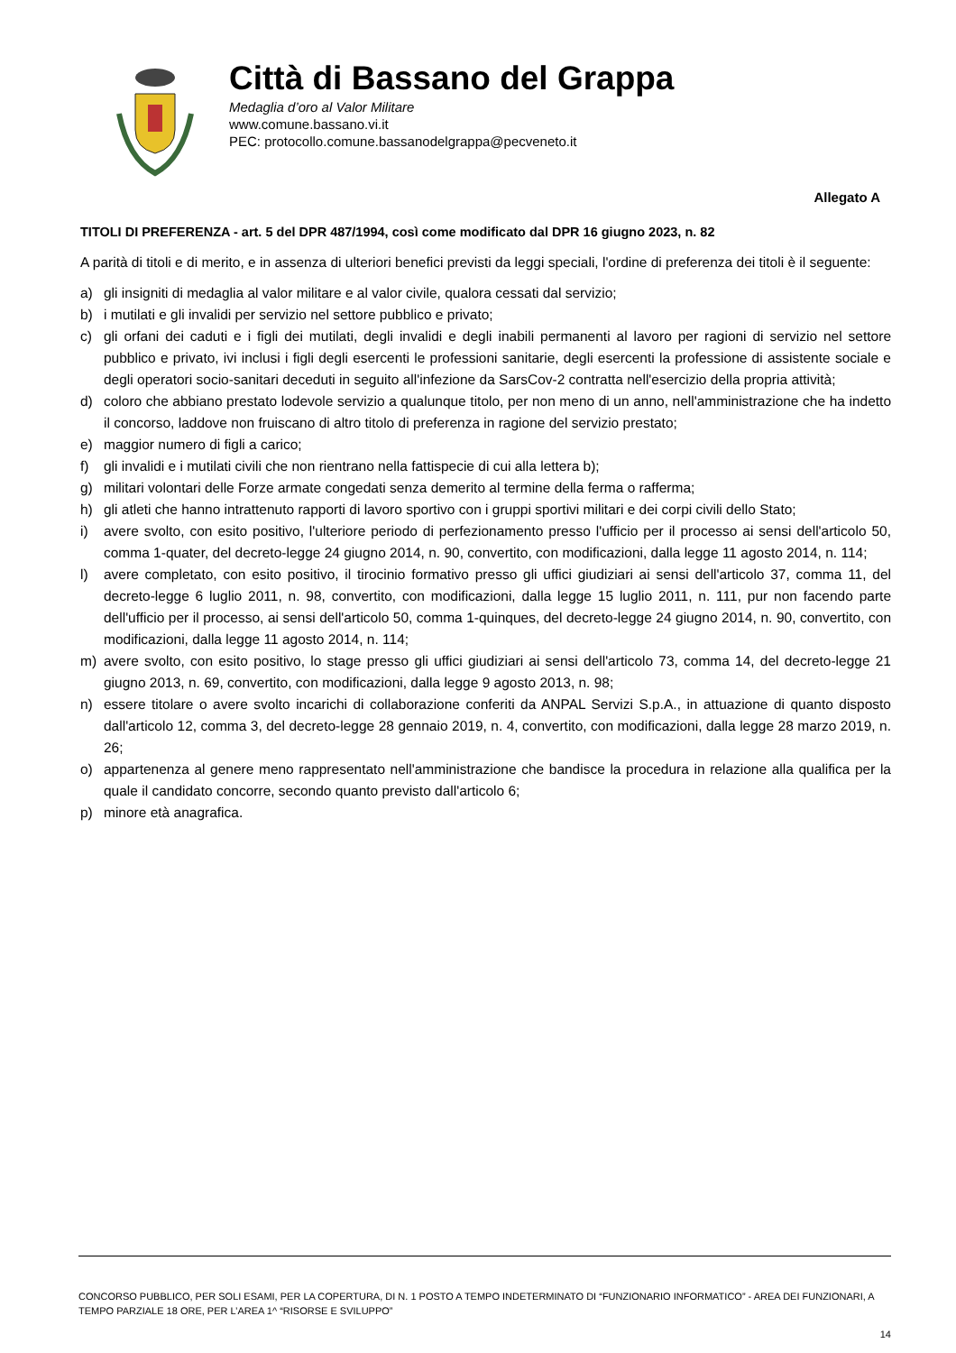Città di Bassano del Grappa
Medaglia d’oro al Valor Militare
www.comune.bassano.vi.it
PEC: protocollo.comune.bassanodelgrappa@pecveneto.it
Allegato A
TITOLI DI PREFERENZA - art. 5 del DPR 487/1994, così come modificato dal DPR 16 giugno 2023, n. 82
A parità di titoli e di merito, e in assenza di ulteriori benefici previsti da leggi speciali, l'ordine di preferenza dei titoli è il seguente:
a) gli insigniti di medaglia al valor militare e al valor civile, qualora cessati dal servizio;
b) i mutilati e gli invalidi per servizio nel settore pubblico e privato;
c) gli orfani dei caduti e i figli dei mutilati, degli invalidi e degli inabili permanenti al lavoro per ragioni di servizio nel settore pubblico e privato, ivi inclusi i figli degli esercenti le professioni sanitarie, degli esercenti la professione di assistente sociale e degli operatori socio-sanitari deceduti in seguito all'infezione da SarsCov-2 contratta nell'esercizio della propria attività;
d) coloro che abbiano prestato lodevole servizio a qualunque titolo, per non meno di un anno, nell'amministrazione che ha indetto il concorso, laddove non fruiscano di altro titolo di preferenza in ragione del servizio prestato;
e) maggior numero di figli a carico;
f) gli invalidi e i mutilati civili che non rientrano nella fattispecie di cui alla lettera b);
g) militari volontari delle Forze armate congedati senza demerito al termine della ferma o rafferma;
h) gli atleti che hanno intrattenuto rapporti di lavoro sportivo con i gruppi sportivi militari e dei corpi civili dello Stato;
i) avere svolto, con esito positivo, l'ulteriore periodo di perfezionamento presso l'ufficio per il processo ai sensi dell'articolo 50, comma 1-quater, del decreto-legge 24 giugno 2014, n. 90, convertito, con modificazioni, dalla legge 11 agosto 2014, n. 114;
l) avere completato, con esito positivo, il tirocinio formativo presso gli uffici giudiziari ai sensi dell'articolo 37, comma 11, del decreto-legge 6 luglio 2011, n. 98, convertito, con modificazioni, dalla legge 15 luglio 2011, n. 111, pur non facendo parte dell'ufficio per il processo, ai sensi dell'articolo 50, comma 1-quinques, del decreto-legge 24 giugno 2014, n. 90, convertito, con modificazioni, dalla legge 11 agosto 2014, n. 114;
m) avere svolto, con esito positivo, lo stage presso gli uffici giudiziari ai sensi dell'articolo 73, comma 14, del decreto-legge 21 giugno 2013, n. 69, convertito, con modificazioni, dalla legge 9 agosto 2013, n. 98;
n) essere titolare o avere svolto incarichi di collaborazione conferiti da ANPAL Servizi S.p.A., in attuazione di quanto disposto dall'articolo 12, comma 3, del decreto-legge 28 gennaio 2019, n. 4, convertito, con modificazioni, dalla legge 28 marzo 2019, n. 26;
o) appartenenza al genere meno rappresentato nell'amministrazione che bandisce la procedura in relazione alla qualifica per la quale il candidato concorre, secondo quanto previsto dall'articolo 6;
p) minore età anagrafica.
CONCORSO PUBBLICO, PER SOLI ESAMI, PER LA COPERTURA, DI N. 1 POSTO A TEMPO INDETERMINATO DI “FUNZIONARIO INFORMATICO” - AREA DEI FUNZIONARI, A TEMPO PARZIALE 18 ORE, PER L’AREA 1^ “RISORSE E SVILUPPO”
14